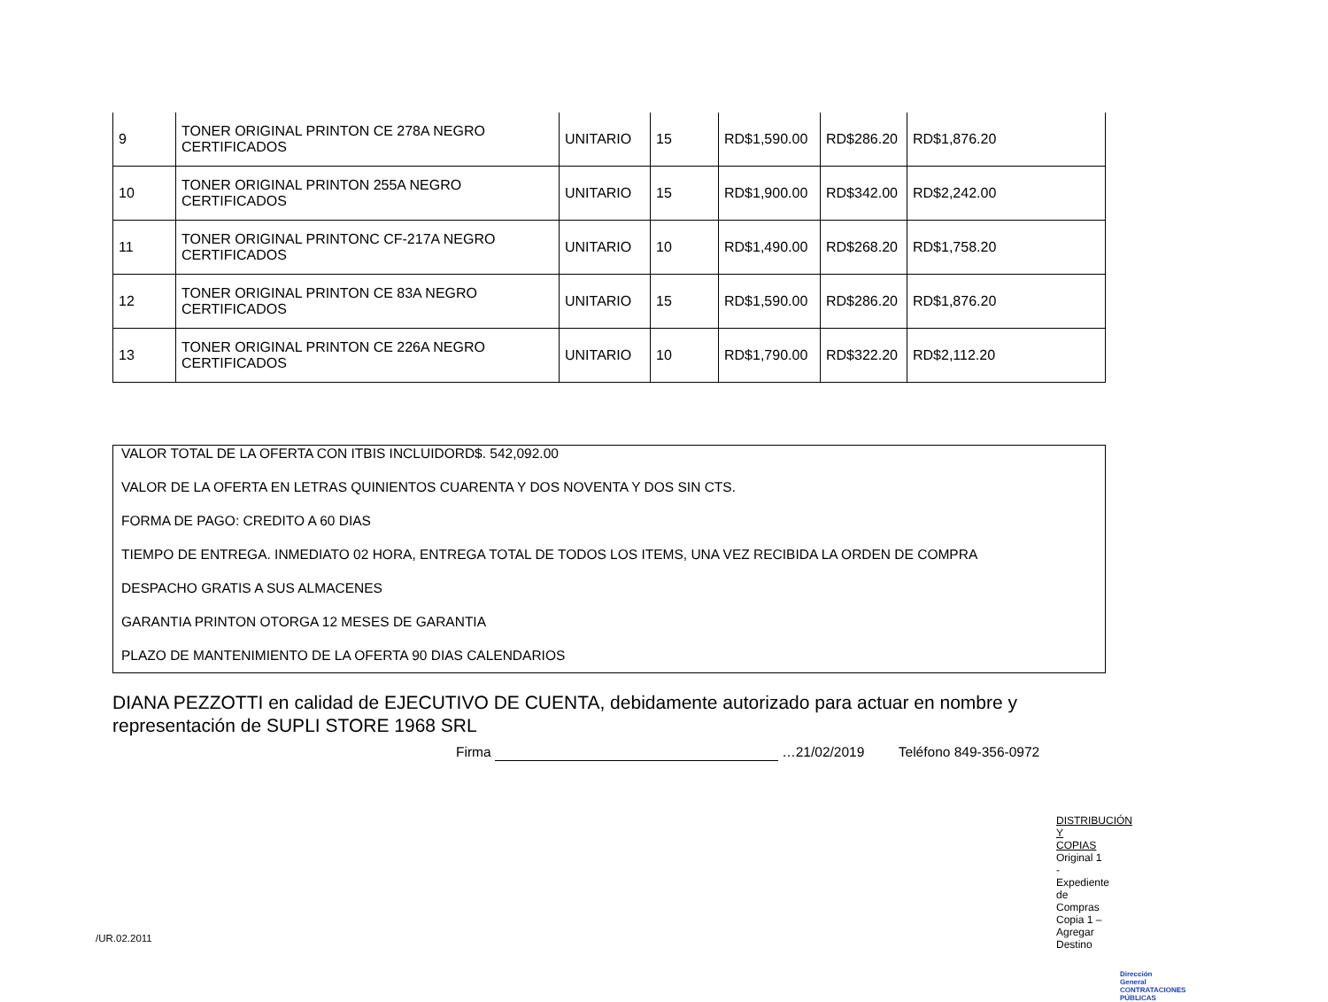| 9 | TONER ORIGINAL PRINTON CE 278A NEGRO CERTIFICADOS | UNITARIO | 15 | RD$1,590.00 | RD$286.20 | RD$1,876.20 |
| 10 | TONER ORIGINAL PRINTON 255A NEGRO CERTIFICADOS | UNITARIO | 15 | RD$1,900.00 | RD$342.00 | RD$2,242.00 |
| 11 | TONER ORIGINAL PRINTONC CF-217A NEGRO CERTIFICADOS | UNITARIO | 10 | RD$1,490.00 | RD$268.20 | RD$1,758.20 |
| 12 | TONER ORIGINAL PRINTON CE 83A NEGRO CERTIFICADOS | UNITARIO | 15 | RD$1,590.00 | RD$286.20 | RD$1,876.20 |
| 13 | TONER ORIGINAL PRINTON CE 226A NEGRO CERTIFICADOS | UNITARIO | 10 | RD$1,790.00 | RD$322.20 | RD$2,112.20 |
VALOR TOTAL DE LA OFERTA CON ITBIS INCLUIDORD$. 542,092.00
VALOR DE LA OFERTA EN LETRAS QUINIENTOS CUARENTA Y DOS NOVENTA Y DOS SIN CTS.
FORMA DE PAGO: CREDITO A 60 DIAS
TIEMPO DE ENTREGA. INMEDIATO 02 HORA, ENTREGA TOTAL DE TODOS LOS ITEMS, UNA VEZ RECIBIDA LA ORDEN DE COMPRA
DESPACHO GRATIS A SUS ALMACENES
GARANTIA PRINTON OTORGA 12 MESES DE GARANTIA
PLAZO DE MANTENIMIENTO DE LA OFERTA 90 DIAS CALENDARIOS
DIANA PEZZOTTI en calidad de EJECUTIVO DE CUENTA, debidamente autorizado para actuar en nombre y representación de SUPLI STORE 1968 SRL
Firma …21/02/2019 Teléfono 849-356-0972
DISTRIBUCIÓN Y COPIAS
Original 1 - Expediente de Compras
Copia 1 – Agregar Destino
/UR.02.2011
Dirección General
CONTRATACIONES
PÚBLICAS